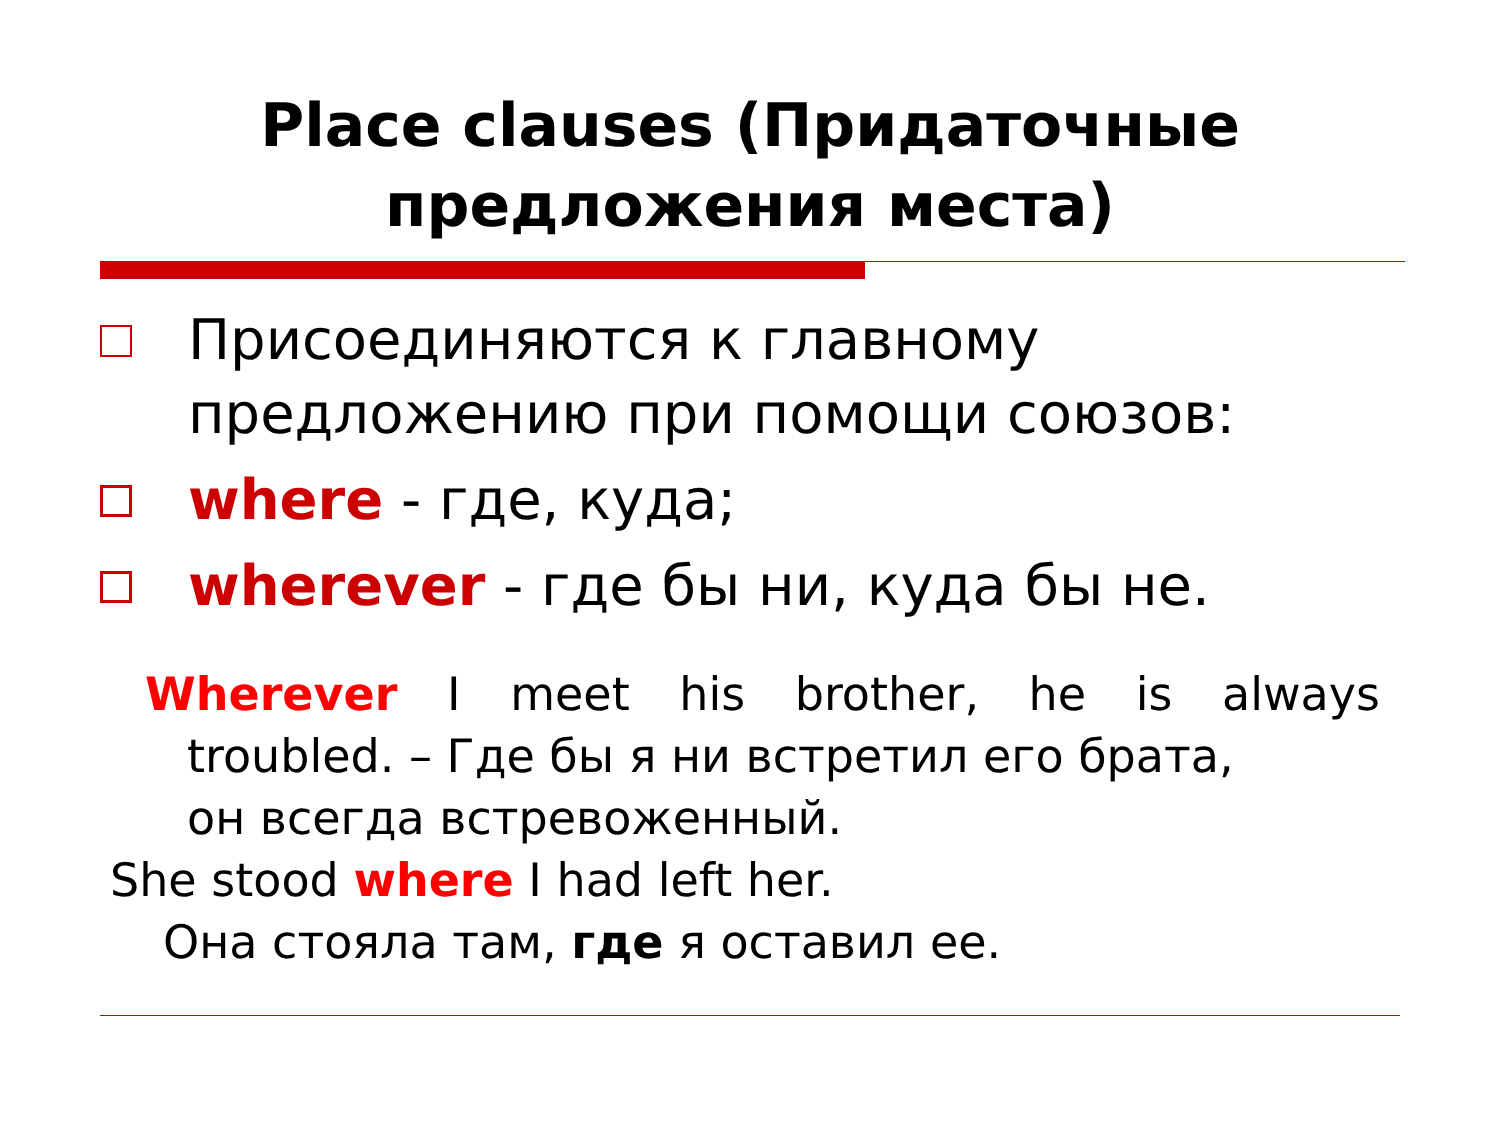Place clauses (Придаточные
предложения места)
Присоединяются к главному предложению при помощи союзов:
where - где, куда;
wherever - где бы ни, куда бы не.
Wherever I meet his brother, he is always troubled. – Где бы я ни встретил его брата,
он всегда встревоженный.
She stood where I had left her.
Она стояла там, где я оставил ее.